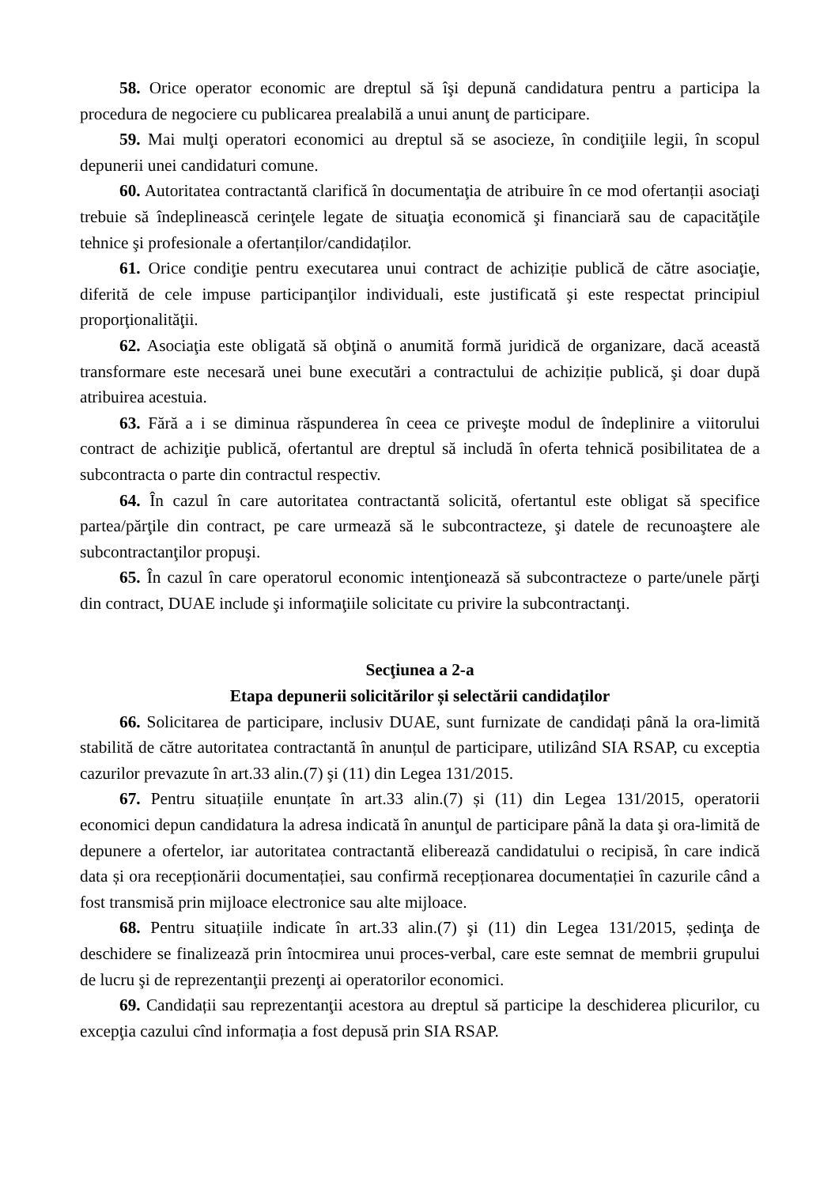58. Orice operator economic are dreptul să îşi depună candidatura pentru a participa la procedura de negociere cu publicarea prealabilă a unui anunţ de participare.
59. Mai mulţi operatori economici au dreptul să se asocieze, în condiţiile legii, în scopul depunerii unei candidaturi comune.
60. Autoritatea contractantă clarifică în documentaţia de atribuire în ce mod ofertanții asociaţi trebuie să îndeplinească cerinţele legate de situaţia economică şi financiară sau de capacităţile tehnice şi profesionale a ofertanților/candidaților.
61. Orice condiţie pentru executarea unui contract de achiziție publică de către asociaţie, diferită de cele impuse participanţilor individuali, este justificată şi este respectat principiul proporţionalităţii.
62. Asociaţia este obligată să obţină o anumită formă juridică de organizare, dacă această transformare este necesară unei bune executări a contractului de achiziție publică, şi doar după atribuirea acestuia.
63. Fără a i se diminua răspunderea în ceea ce priveşte modul de îndeplinire a viitorului contract de achiziţie publică, ofertantul are dreptul să includă în oferta tehnică posibilitatea de a subcontracta o parte din contractul respectiv.
64. În cazul în care autoritatea contractantă solicită, ofertantul este obligat să specifice partea/părţile din contract, pe care urmează să le subcontracteze, şi datele de recunoaştere ale subcontractanţilor propuşi.
65. În cazul în care operatorul economic intenţionează să subcontracteze o parte/unele părţi din contract, DUAE include şi informaţiile solicitate cu privire la subcontractanţi.
Secţiunea a 2-a
Etapa depunerii solicitărilor și selectării candidaților
66. Solicitarea de participare, inclusiv DUAE, sunt furnizate de candidați până la ora-limită stabilită de către autoritatea contractantă în anunțul de participare, utilizând SIA RSAP, cu exceptia cazurilor prevazute în art.33 alin.(7) şi (11) din Legea 131/2015.
67. Pentru situațiile enunțate în art.33 alin.(7) și (11) din Legea 131/2015, operatorii economici depun candidatura la adresa indicată în anunţul de participare până la data şi ora-limită de depunere a ofertelor, iar autoritatea contractantă eliberează candidatului o recipisă, în care indică data și ora recepționării documentației, sau confirmă recepționarea documentației în cazurile când a fost transmisă prin mijloace electronice sau alte mijloace.
68. Pentru situațiile indicate în art.33 alin.(7) şi (11) din Legea 131/2015, ședinţa de deschidere se finalizează prin întocmirea unui proces-verbal, care este semnat de membrii grupului de lucru şi de reprezentanţii prezenţi ai operatorilor economici.
69. Candidații sau reprezentanţii acestora au dreptul să participe la deschiderea plicurilor, cu excepţia cazului cînd informația a fost depusă prin SIA RSAP.